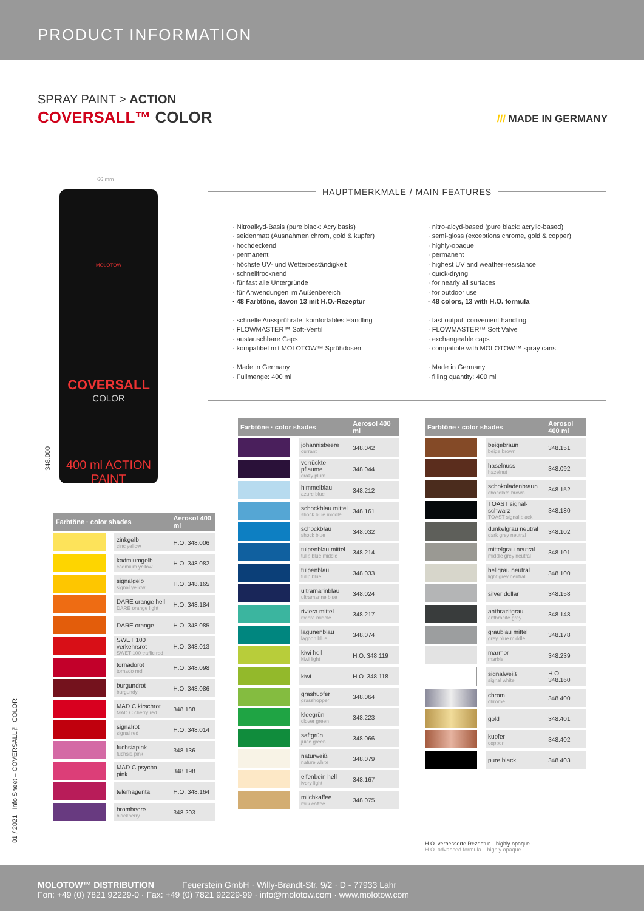PRODUCT INFORMATION
SPRAY PAINT > ACTION
COVERSALL™ COLOR /// MADE IN GERMANY
66 mm
MOLOTOW
COVERSALL
COLOR
400 ml ACTION PAINT
348.000
HAUPTMERKMALE / MAIN FEATURES
· Nitroalkyd-Basis (pure black: Acrylbasis)
· seidenmatt (Ausnahmen chrom, gold & kupfer)
· hochdeckend
· permanent
· höchste UV- und Wetterbeständigkeit
· schnelltrocknend
· für fast alle Untergründe
· für Anwendungen im Außenbereich
· 48 Farbtöne, davon 13 mit H.O.-Rezeptur
· schnelle Aussprührate, komfortables Handling
· FLOWMASTER™ Soft-Ventil
· austauschbare Caps
· kompatibel mit MOLOTOW™ Sprühdosen
· Made in Germany
· Füllmenge: 400 ml
· nitro-alcyd-based (pure black: acrylic-based)
· semi-gloss (exceptions chrome, gold & copper)
· highly-opaque
· permanent
· highest UV and weather-resistance
· quick-drying
· for nearly all surfaces
· for outdoor use
· 48 colors, 13 with H.O. formula
· fast output, convenient handling
· FLOWMASTER™ Soft Valve
· exchangeable caps
· compatible with MOLOTOW™ spray cans
· Made in Germany
· filling quantity: 400 ml
| Farbtöne · color shades | | Aerosol 400 ml |
| --- | --- | --- |
| | zinkgelb zinc yellow | H.O. 348.006 |
| | kadmiumgelb cadmium yellow | H.O. 348.082 |
| | signalgelb signal yellow | H.O. 348.165 |
| | DARE orange hell DARE orange light | H.O. 348.184 |
| | DARE orange | H.O. 348.085 |
| | SWET 100 verkehrsrot SWET 100 traffic red | H.O. 348.013 |
| | tornadorot tornado red | H.O. 348.098 |
| | burgundrot burgundy | H.O. 348.086 |
| | MAD C kirschrot MAD C cherry red | 348.188 |
| | signalrot signal red | H.O. 348.014 |
| | fuchsiapink fuchsia pink | 348.136 |
| | MAD C psycho pink | 348.198 |
| | telemagenta | H.O. 348.164 |
| | brombeere blackberry | 348.203 |
| Farbtöne · color shades | | Aerosol 400 ml |
| --- | --- | --- |
| | johannisbeere currant | 348.042 |
| | verrückte pflaume crazy plum | 348.044 |
| | himmelblau azure blue | 348.212 |
| | schockblau mittel shock blue middle | 348.161 |
| | schockblau shock blue | 348.032 |
| | tulpenblau mittel tulip blue middle | 348.214 |
| | tulpenblau tulip blue | 348.033 |
| | ultramarinblau ultramarine blue | 348.024 |
| | riviera mittel riviera middle | 348.217 |
| | lagunenblau lagoon blue | 348.074 |
| | kiwi hell kiwi light | H.O. 348.119 |
| | kiwi | H.O. 348.118 |
| | grashüpfer grasshopper | 348.064 |
| | kleegrün clover green | 348.223 |
| | saftgrün juice green | 348.066 |
| | naturweiß nature white | 348.079 |
| | elfenbein hell ivory light | 348.167 |
| | milchkaffee milk coffee | 348.075 |
| Farbtöne · color shades | | Aerosol 400 ml |
| --- | --- | --- |
| | beigebraun beige brown | 348.151 |
| | haselnuss hazelnut | 348.092 |
| | schokoladenbraun chocolate brown | 348.152 |
| | TOAST signal-schwarz TOAST signal black | 348.180 |
| | dunkelgrau neutral dark grey neutral | 348.102 |
| | mittelgrau neutral middle grey neutral | 348.101 |
| | hellgrau neutral light grey neutral | 348.100 |
| | silver dollar | 348.158 |
| | anthrazitgrau anthracite grey | 348.148 |
| | graublau mittel grey blue middle | 348.178 |
| | marmor marble | 348.239 |
| | signalweiß signal white | H.O. 348.160 |
| | chrom chrome | 348.400 |
| | gold | 348.401 |
| | kupfer copper | 348.402 |
| | pure black | 348.403 |
H.O. verbesserte Rezeptur – highly opaque
H.O. advanced formula – highly opaque
01 / 2021 Info Sheet – COVERSALL™ COLOR
MOLOTOW™ DISTRIBUTION
Feuerstein GmbH · Willy-Brandt-Str. 9/2 · D - 77933 Lahr
Fon: +49 (0) 7821 92229-0 · Fax: +49 (0) 7821 92229-99 · info@molotow.com · www.molotow.com